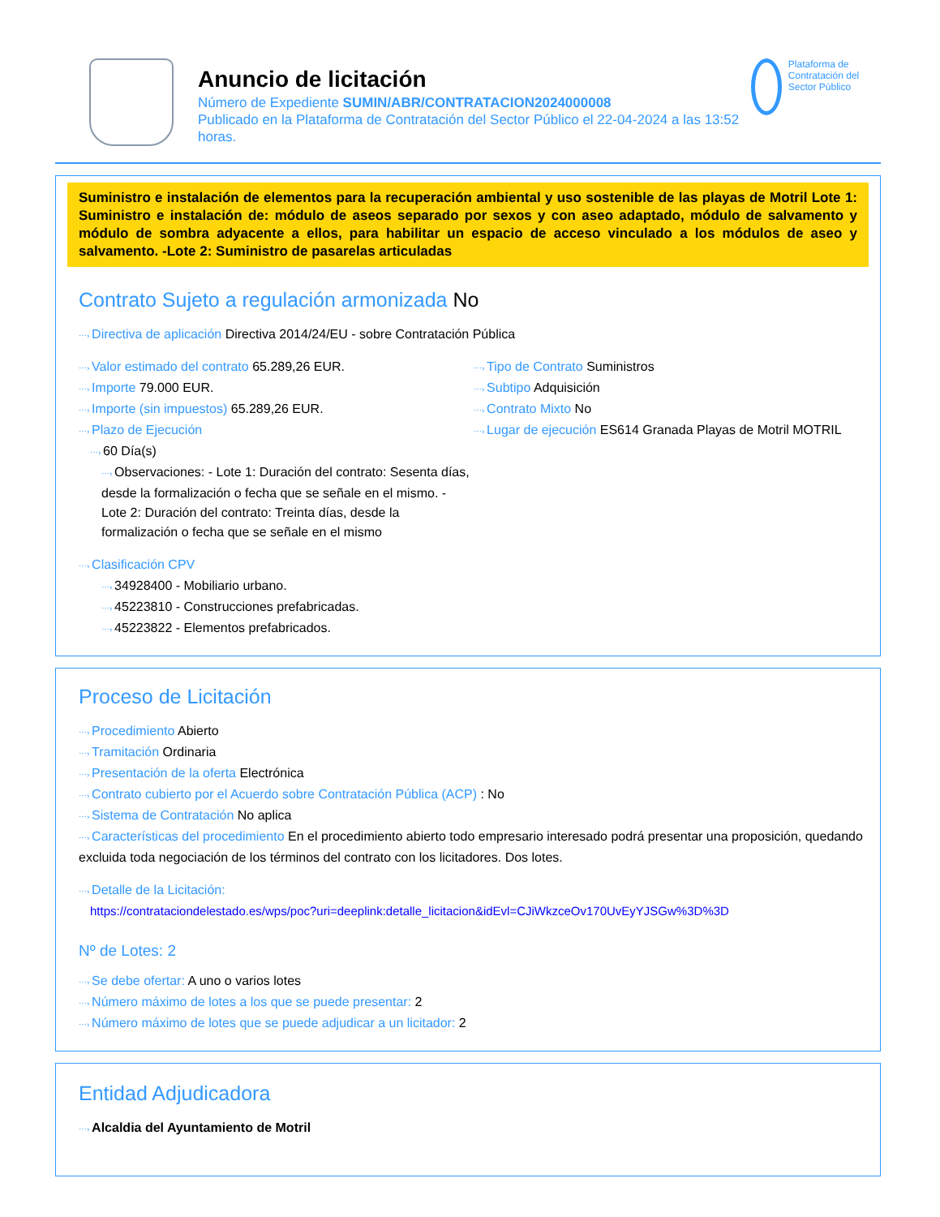Anuncio de licitación
Número de Expediente SUMIN/ABR/CONTRATACION2024000008
Publicado en la Plataforma de Contratación del Sector Público el 22-04-2024 a las 13:52 horas.
Plataforma de Contratación del Sector Público
Suministro e instalación de elementos para la recuperación ambiental y uso sostenible de las playas de Motril Lote 1: Suministro e instalación de: módulo de aseos separado por sexos y con aseo adaptado, módulo de salvamento y módulo de sombra adyacente a ellos, para habilitar un espacio de acceso vinculado a los módulos de aseo y salvamento. -Lote 2: Suministro de pasarelas articuladas
Contrato Sujeto a regulación armonizada No
⋯› Directiva de aplicación Directiva 2014/24/EU - sobre Contratación Pública
⋯› Valor estimado del contrato 65.289,26 EUR.
⋯› Importe 79.000 EUR.
⋯› Importe (sin impuestos) 65.289,26 EUR.
⋯› Plazo de Ejecución
⋯› 60 Día(s)
⋯› Observaciones: - Lote 1: Duración del contrato: Sesenta días, desde la formalización o fecha que se señale en el mismo. - Lote 2: Duración del contrato: Treinta días, desde la formalización o fecha que se señale en el mismo
⋯› Tipo de Contrato Suministros
⋯› Subtipo Adquisición
⋯› Contrato Mixto No
⋯› Lugar de ejecución ES614 Granada Playas de Motril MOTRIL
⋯› Clasificación CPV
⋯› 34928400 - Mobiliario urbano.
⋯› 45223810 - Construcciones prefabricadas.
⋯› 45223822 - Elementos prefabricados.
Proceso de Licitación
⋯› Procedimiento Abierto
⋯› Tramitación Ordinaria
⋯› Presentación de la oferta Electrónica
⋯› Contrato cubierto por el Acuerdo sobre Contratación Pública (ACP) : No
⋯› Sistema de Contratación No aplica
⋯› Características del procedimiento En el procedimiento abierto todo empresario interesado podrá presentar una proposición, quedando excluida toda negociación de los términos del contrato con los licitadores. Dos lotes.
⋯› Detalle de la Licitación:
https://contrataciondelestado.es/wps/poc?uri=deeplink:detalle_licitacion&idEvl=CJiWkzceOv170UvEyYJSGw%3D%3D
Nº de Lotes: 2
⋯› Se debe ofertar: A uno o varios lotes
⋯› Número máximo de lotes a los que se puede presentar: 2
⋯› Número máximo de lotes que se puede adjudicar a un licitador: 2
Entidad Adjudicadora
⋯› Alcaldia del Ayuntamiento de Motril